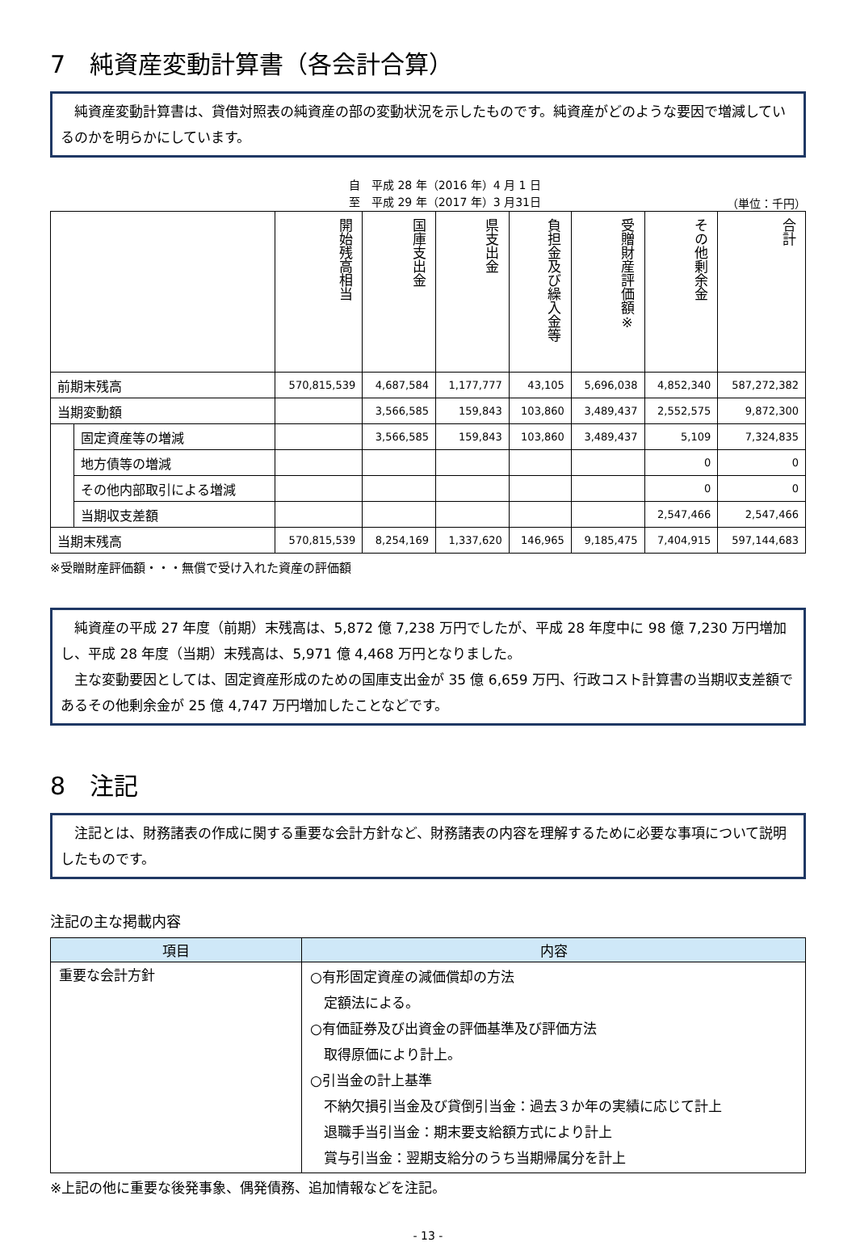7　純資産変動計算書（各会計合算）
　純資産変動計算書は、貸借対照表の純資産の部の変動状況を示したものです。純資産がどのような要因で増減しているのかを明らかにしています。
自　平成 28 年（2016 年）4 月 1 日
至　平成 29 年（2017 年）3 月31日
（単位：千円）
| | | 開始残高相当 | 国庫支出金 | 県支出金 | 負担金及び繰入金等 | 受贈財産評価額※ | その他剰余金 | 合計 |
| --- | --- | --- | --- | --- | --- | --- | --- | --- |
| 前期末残高 | | 570,815,539 | 4,687,584 | 1,177,777 | 43,105 | 5,696,038 | 4,852,340 | 587,272,382 |
| 当期変動額 | | | 3,566,585 | 159,843 | 103,860 | 3,489,437 | 2,552,575 | 9,872,300 |
| | 固定資産等の増減 | | 3,566,585 | 159,843 | 103,860 | 3,489,437 | 5,109 | 7,324,835 |
| | 地方債等の増減 | | | | | | 0 | 0 |
| | その他内部取引による増減 | | | | | | 0 | 0 |
| | 当期収支差額 | | | | | | 2,547,466 | 2,547,466 |
| 当期末残高 | | 570,815,539 | 8,254,169 | 1,337,620 | 146,965 | 9,185,475 | 7,404,915 | 597,144,683 |
※受贈財産評価額・・・無償で受け入れた資産の評価額
　純資産の平成 27 年度（前期）末残高は、5,872 億 7,238 万円でしたが、平成 28 年度中に 98 億 7,230 万円増加し、平成 28 年度（当期）末残高は、5,971 億 4,468 万円となりました。
　主な変動要因としては、固定資産形成のための国庫支出金が 35 億 6,659 万円、行政コスト計算書の当期収支差額であるその他剰余金が 25 億 4,747 万円増加したことなどです。
8　注記
　注記とは、財務諸表の作成に関する重要な会計方針など、財務諸表の内容を理解するために必要な事項について説明したものです。
注記の主な掲載内容
| 項目 | 内容 |
| --- | --- |
| 重要な会計方針 | ○有形固定資産の減価償却の方法 定額法による。 ○有価証券及び出資金の評価基準及び評価方法 取得原価により計上。 ○引当金の計上基準 不納欠損引当金及び貸倒引当金：過去３か年の実績に応じて計上 退職手当引当金：期末要支給額方式により計上 賞与引当金：翌期支給分のうち当期帰属分を計上 |
※上記の他に重要な後発事象、偶発債務、追加情報などを注記。
- 13 -